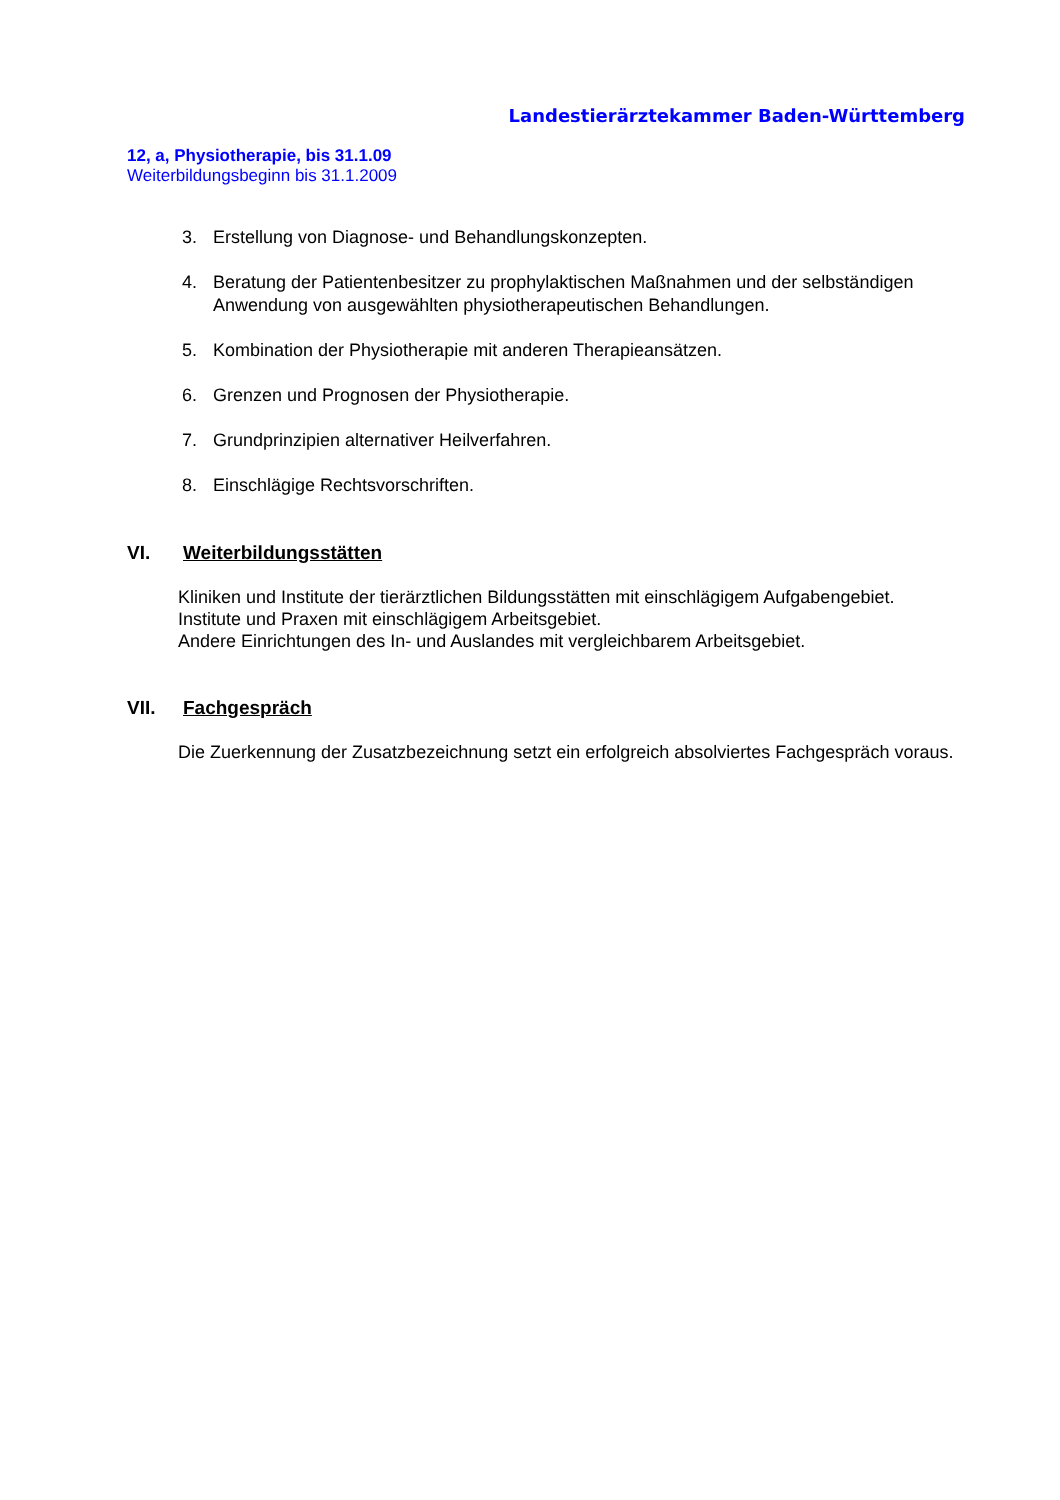Landestierärztekammer Baden-Württemberg
12, a, Physiotherapie, bis 31.1.09
Weiterbildungsbeginn bis 31.1.2009
3. Erstellung von Diagnose- und Behandlungskonzepten.
4. Beratung der Patientenbesitzer zu prophylaktischen Maßnahmen und der selbständigen Anwendung von ausgewählten physiotherapeutischen Behandlungen.
5. Kombination der Physiotherapie mit anderen Therapieansätzen.
6. Grenzen und Prognosen der Physiotherapie.
7. Grundprinzipien alternativer Heilverfahren.
8. Einschlägige Rechtsvorschriften.
VI. Weiterbildungsstätten
Kliniken und Institute der tierärztlichen Bildungsstätten mit einschlägigem Aufgabengebiet.
Institute und Praxen mit einschlägigem Arbeitsgebiet.
Andere Einrichtungen des In- und Auslandes mit vergleichbarem Arbeitsgebiet.
VII. Fachgespräch
Die Zuerkennung der Zusatzbezeichnung setzt ein erfolgreich absolviertes Fachgespräch voraus.